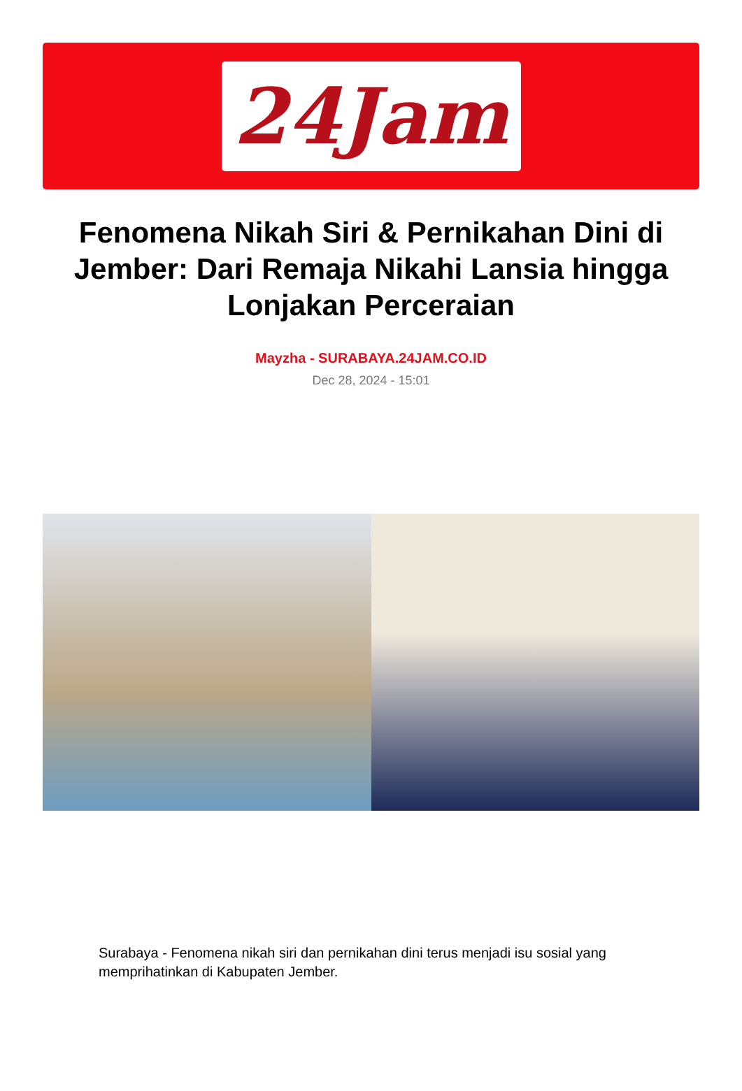24Jam
Fenomena Nikah Siri & Pernikahan Dini di Jember: Dari Remaja Nikahi Lansia hingga Lonjakan Perceraian
Mayzha - SURABAYA.24JAM.CO.ID
Dec 28, 2024 - 15:01
Surabaya - Fenomena nikah siri dan pernikahan dini terus menjadi isu sosial yang memprihatinkan di Kabupaten Jember.